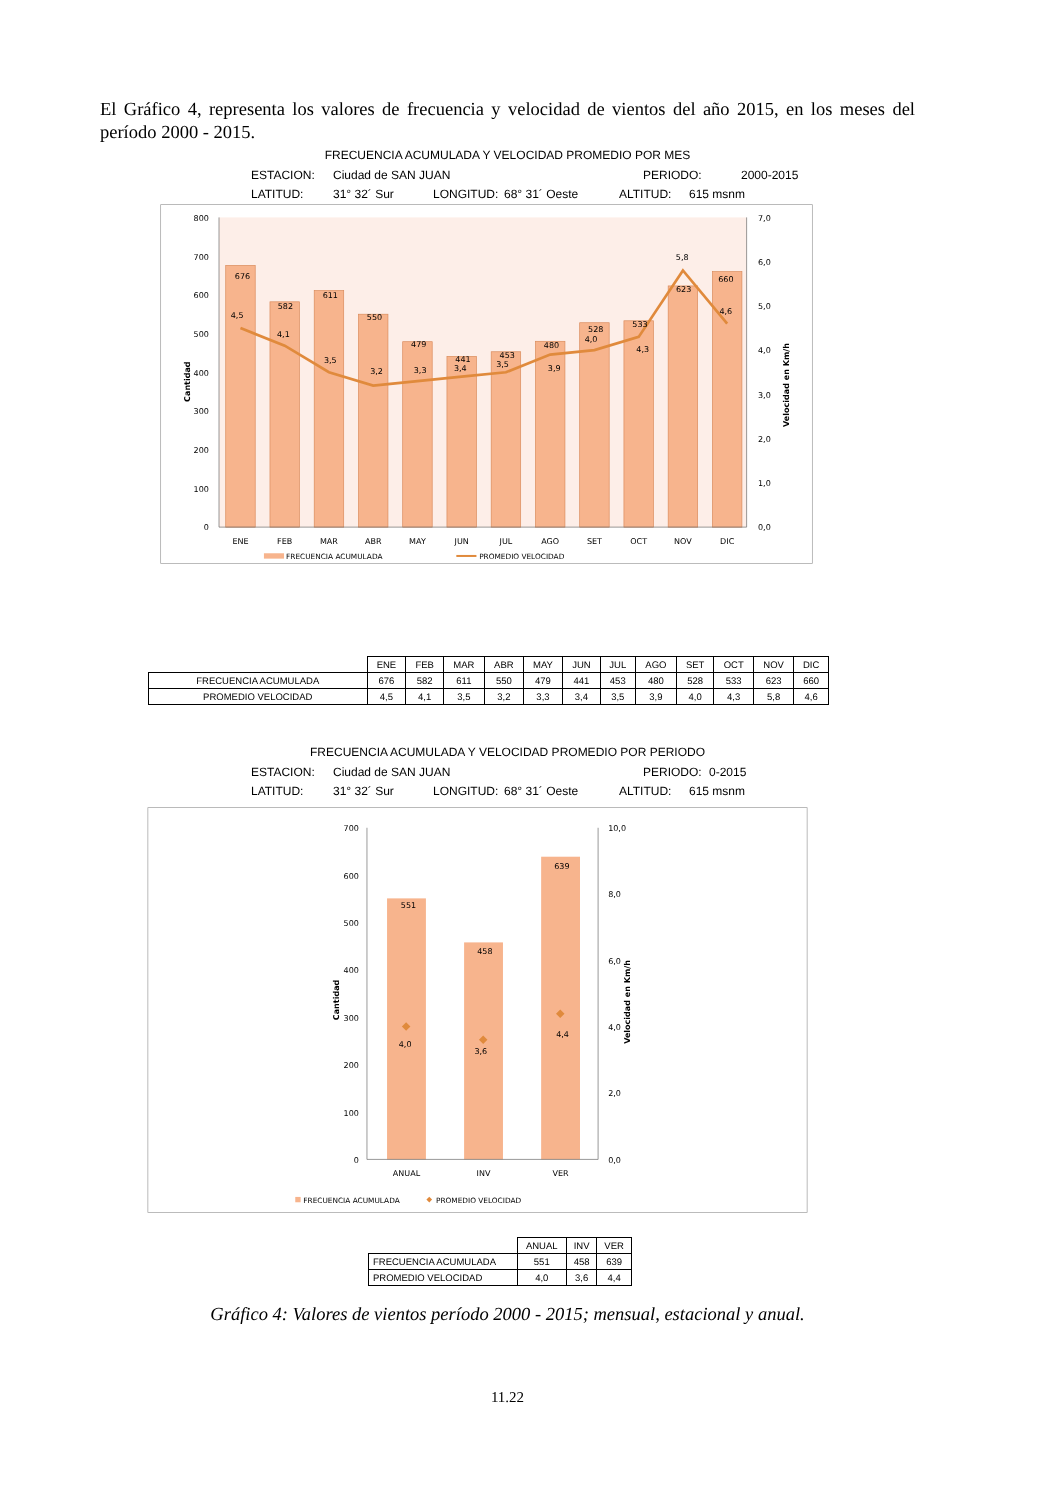El Gráfico 4, representa los valores de frecuencia y velocidad de vientos del año 2015, en los meses del período 2000 - 2015.
FRECUENCIA ACUMULADA Y VELOCIDAD PROMEDIO POR MES
ESTACION: Ciudad de SAN JUAN PERIODO: 2000-2015
LATITUD: 31° 32´ Sur LONGITUD: 68° 31´ Oeste ALTITUD: 615 msnm
800
700
600
500
400
300
200
100
0
7,0
6,0
5,0
4,0
3,0
2,0
1,0
0,0
ENE
FEB
MAR
ABR
MAY
JUN
JUL
AGO
SET
OCT
NOV
DIC
676
4,5
582
4,1
611
3,5
550
3,2
479
3,3
441
3,4
453
3,5
480
3,9
528
4,0
533
4,3
5,8
623
660
4,6
Cantidad
Velocidad en Km/h
FRECUENCIA ACUMULADA
PROMEDIO VELOCIDAD
| | ENE | FEB | MAR | ABR | MAY | JUN | JUL | AGO | SET | OCT | NOV | DIC |
| --- | --- | --- | --- | --- | --- | --- | --- | --- | --- | --- | --- | --- |
| FRECUENCIA ACUMULADA | 676 | 582 | 611 | 550 | 479 | 441 | 453 | 480 | 528 | 533 | 623 | 660 |
| PROMEDIO VELOCIDAD | 4,5 | 4,1 | 3,5 | 3,2 | 3,3 | 3,4 | 3,5 | 3,9 | 4,0 | 4,3 | 5,8 | 4,6 |
FRECUENCIA ACUMULADA Y VELOCIDAD PROMEDIO POR PERIODO
ESTACION: Ciudad de SAN JUAN PERIODO: 0-2015
LATITUD: 31° 32´ Sur LONGITUD: 68° 31´ Oeste ALTITUD: 615 msnm
700
600
500
400
300
200
100
0
10,0
8,0
6,0
4,0
2,0
0,0
ANUAL
INV
VER
551
458
639
4,0
3,6
4,4
Cantidad
Velocidad en Km/h
FRECUENCIA ACUMULADA
PROMEDIO VELOCIDAD
| | ANUAL | INV | VER |
| --- | --- | --- | --- |
| FRECUENCIA ACUMULADA | 551 | 458 | 639 |
| PROMEDIO VELOCIDAD | 4,0 | 3,6 | 4,4 |
Gráfico 4: Valores de vientos período 2000 - 2015; mensual, estacional y anual.
11.22